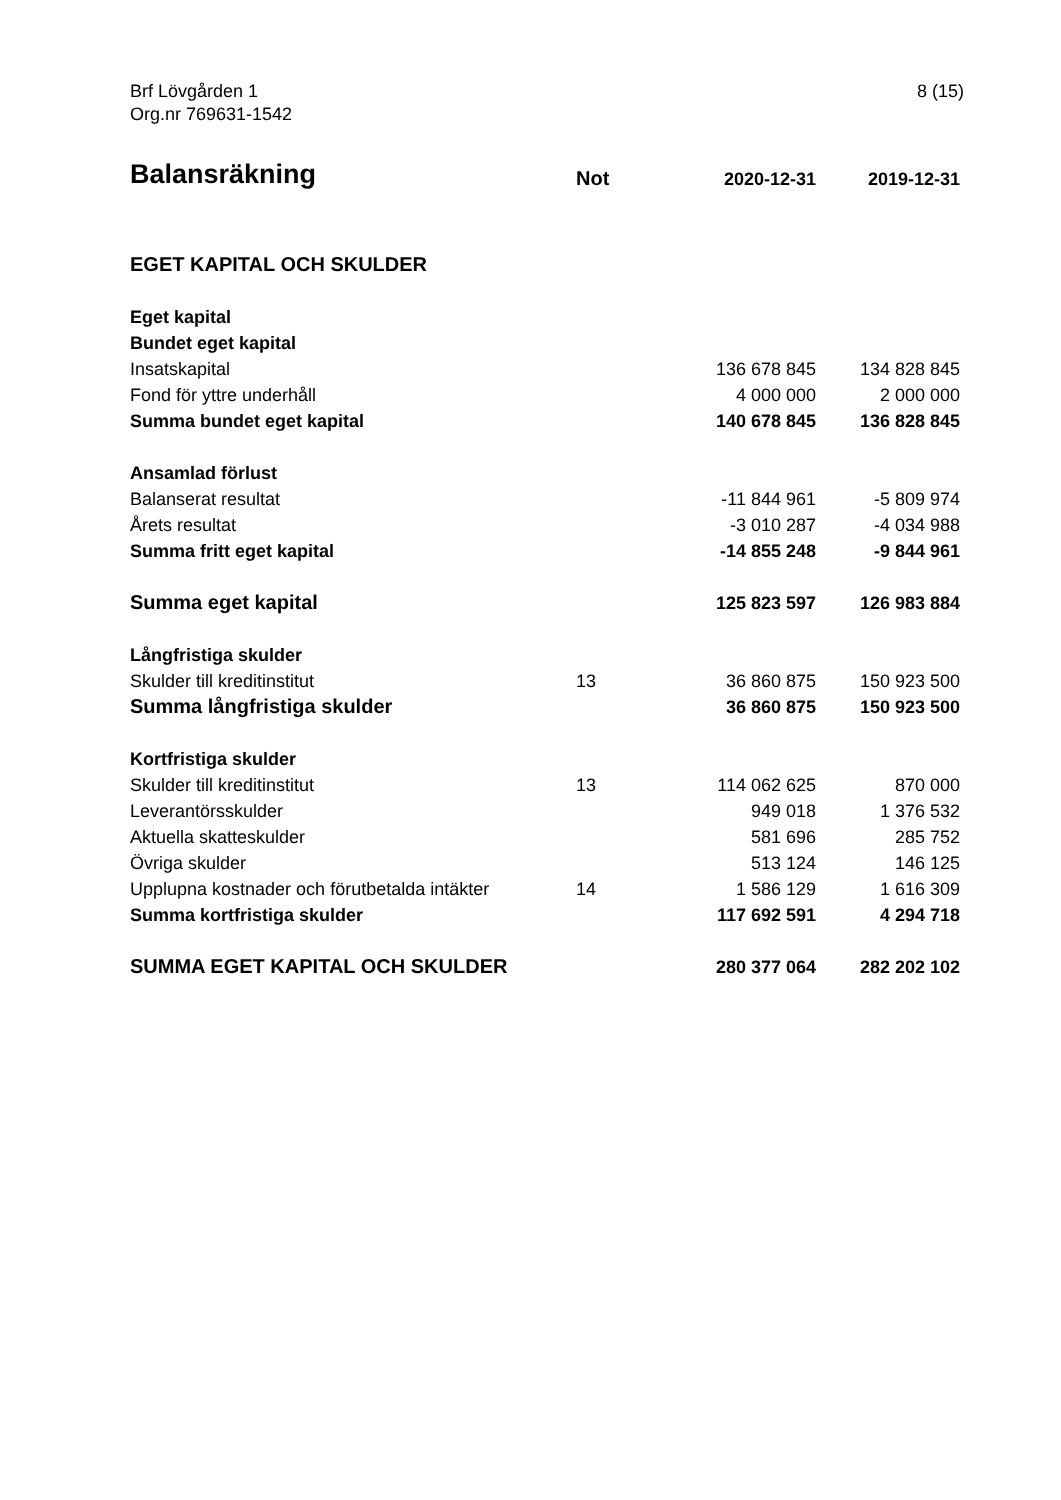Brf Lövgården 1
Org.nr 769631-1542
8 (15)
| Balansräkning | Not | 2020-12-31 | 2019-12-31 |
| --- | --- | --- | --- |
| EGET KAPITAL OCH SKULDER | | | |
| Eget kapital | | | |
| Bundet eget kapital | | | |
| Insatskapital | | 136 678 845 | 134 828 845 |
| Fond för yttre underhåll | | 4 000 000 | 2 000 000 |
| Summa bundet eget kapital | | 140 678 845 | 136 828 845 |
| Ansamlad förlust | | | |
| Balanserat resultat | | -11 844 961 | -5 809 974 |
| Årets resultat | | -3 010 287 | -4 034 988 |
| Summa fritt eget kapital | | -14 855 248 | -9 844 961 |
| Summa eget kapital | | 125 823 597 | 126 983 884 |
| Långfristiga skulder | | | |
| Skulder till kreditinstitut | 13 | 36 860 875 | 150 923 500 |
| Summa långfristiga skulder | | 36 860 875 | 150 923 500 |
| Kortfristiga skulder | | | |
| Skulder till kreditinstitut | 13 | 114 062 625 | 870 000 |
| Leverantörsskulder | | 949 018 | 1 376 532 |
| Aktuella skatteskulder | | 581 696 | 285 752 |
| Övriga skulder | | 513 124 | 146 125 |
| Upplupna kostnader och förutbetalda intäkter | 14 | 1 586 129 | 1 616 309 |
| Summa kortfristiga skulder | | 117 692 591 | 4 294 718 |
| SUMMA EGET KAPITAL OCH SKULDER | | 280 377 064 | 282 202 102 |